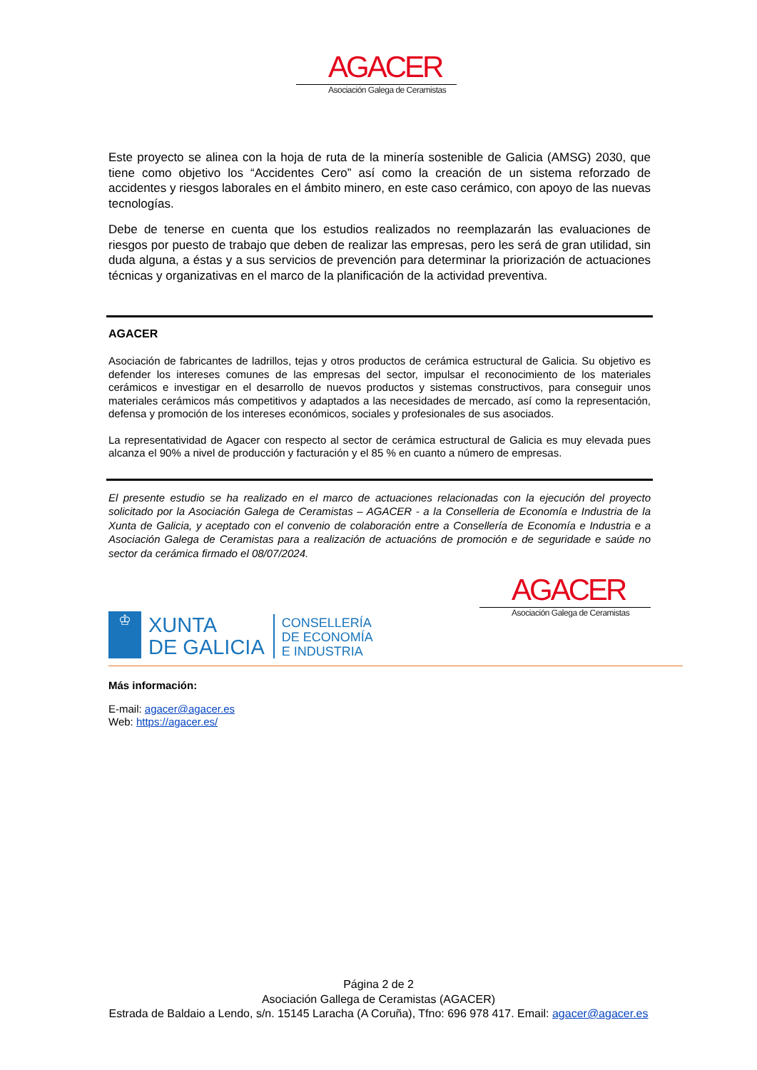AGACER
Asociación Galega de Ceramistas
Este proyecto se alinea con la hoja de ruta de la minería sostenible de Galicia (AMSG) 2030, que tiene como objetivo los “Accidentes Cero” así como la creación de un sistema reforzado de accidentes y riesgos laborales en el ámbito minero, en este caso cerámico, con apoyo de las nuevas tecnologías.
Debe de tenerse en cuenta que los estudios realizados no reemplazarán las evaluaciones de riesgos por puesto de trabajo que deben de realizar las empresas, pero les será de gran utilidad, sin duda alguna, a éstas y a sus servicios de prevención para determinar la priorización de actuaciones técnicas y organizativas en el marco de la planificación de la actividad preventiva.
AGACER
Asociación de fabricantes de ladrillos, tejas y otros productos de cerámica estructural de Galicia. Su objetivo es defender los intereses comunes de las empresas del sector, impulsar el reconocimiento de los materiales cerámicos e investigar en el desarrollo de nuevos productos y sistemas constructivos, para conseguir unos materiales cerámicos más competitivos y adaptados a las necesidades de mercado, así como la representación, defensa y promoción de los intereses económicos, sociales y profesionales de sus asociados.
La representatividad de Agacer con respecto al sector de cerámica estructural de Galicia es muy elevada pues alcanza el 90% a nivel de producción y facturación y el 85 % en cuanto a número de empresas.
El presente estudio se ha realizado en el marco de actuaciones relacionadas con la ejecución del proyecto solicitado por la Asociación Galega de Ceramistas – AGACER - a la Conselleria de Economía e Industria de la Xunta de Galicia, y aceptado con el convenio de colaboración entre a Consellería de Economía e Industria e a Asociación Galega de Ceramistas para a realización de actuacións de promoción e de seguridade e saúde no sector da cerámica firmado el 08/07/2024.
♔
XUNTA
DE GALICIA
CONSELLERÍA
DE ECONOMÍA
E INDUSTRIA
AGACER
Asociación Galega de Ceramistas
Más información:
E-mail: agacer@agacer.es
Web: https://agacer.es/
Página 2 de 2
Asociación Gallega de Ceramistas (AGACER)
Estrada de Baldaio a Lendo, s/n. 15145 Laracha (A Coruña), Tfno: 696 978 417. Email: agacer@agacer.es